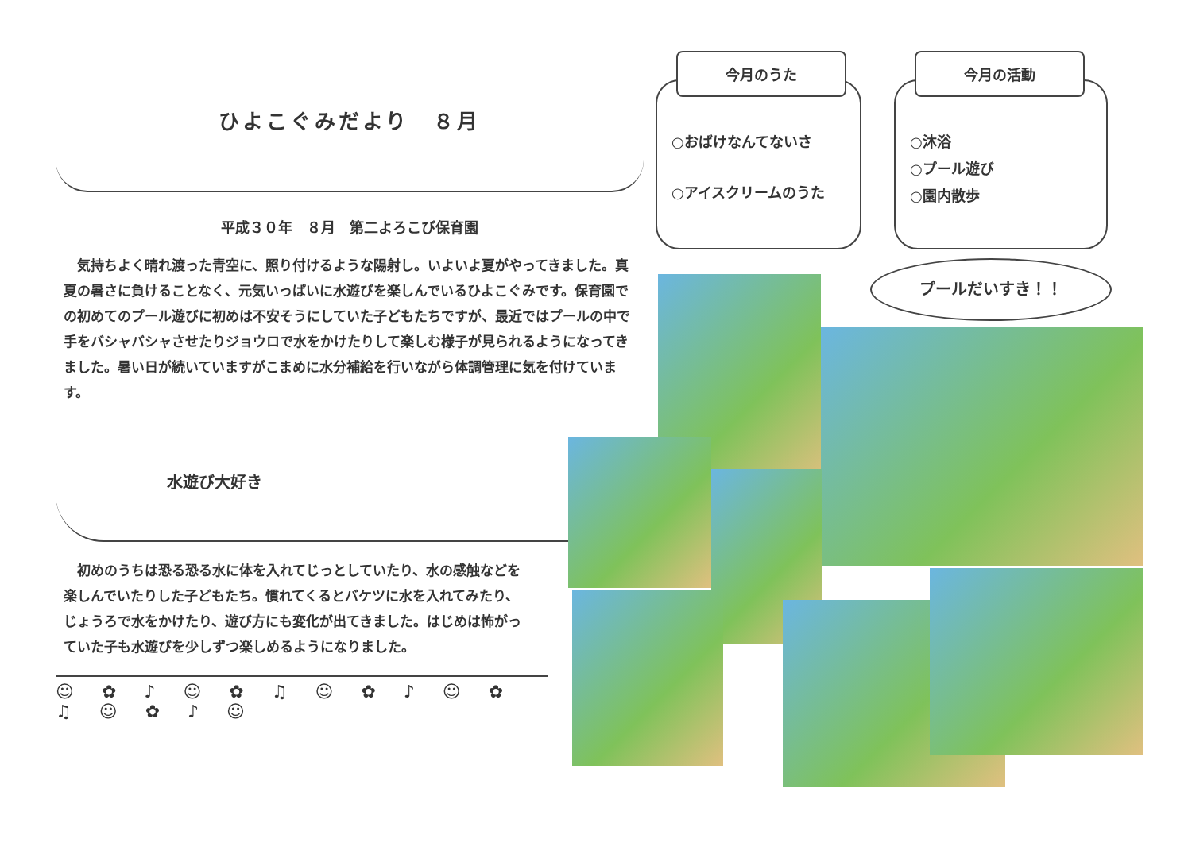ひよこぐみだより　８月
平成３０年　８月　第二よろこび保育園
　気持ちよく晴れ渡った青空に、照り付けるような陽射し。いよいよ夏がやってきました。真夏の暑さに負けることなく、元気いっぱいに水遊びを楽しんでいるひよこぐみです。保育園での初めてのプール遊びに初めは不安そうにしていた子どもたちですが、最近ではプールの中で手をバシャバシャさせたりジョウロで水をかけたりして楽しむ様子が見られるようになってきました。暑い日が続いていますがこまめに水分補給を行いながら体調管理に気を付けています。
水遊び大好き
　初めのうちは恐る恐る水に体を入れてじっとしていたり、水の感触などを楽しんでいたりした子どもたち。慣れてくるとバケツに水を入れてみたり、じょうろで水をかけたり、遊び方にも変化が出てきました。はじめは怖がっていた子も水遊びを少しずつ楽しめるようになりました。
☺ ✿ ♪ ☺ ✿ ♫ ☺ ✿ ♪ ☺ ✿ ♫ ☺ ✿ ♪ ☺
今月のうた
○おばけなんてないさ
○アイスクリームのうた
今月の活動
○沐浴
○プール遊び
○園内散歩
プールだいすき！！